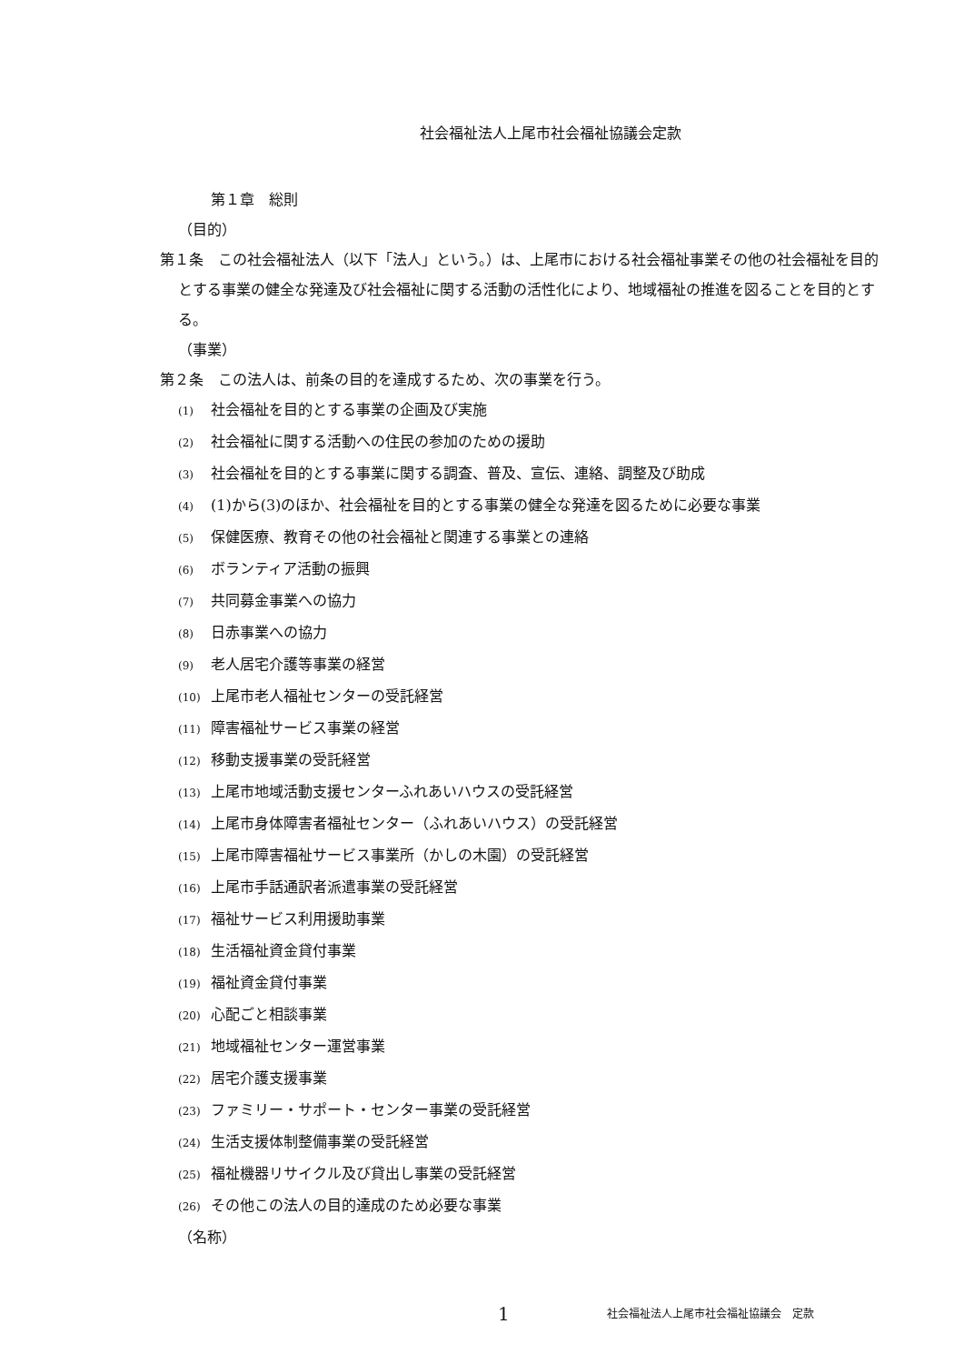社会福祉法人上尾市社会福祉協議会定款
第１章　総則
（目的）
第１条　この社会福祉法人（以下「法人」という。）は、上尾市における社会福祉事業その他の社会福祉を目的とする事業の健全な発達及び社会福祉に関する活動の活性化により、地域福祉の推進を図ることを目的とする。
（事業）
第２条　この法人は、前条の目的を達成するため、次の事業を行う。
(1) 社会福祉を目的とする事業の企画及び実施
(2) 社会福祉に関する活動への住民の参加のための援助
(3) 社会福祉を目的とする事業に関する調査、普及、宣伝、連絡、調整及び助成
(4) (1)から(3)のほか、社会福祉を目的とする事業の健全な発達を図るために必要な事業
(5) 保健医療、教育その他の社会福祉と関連する事業との連絡
(6) ボランティア活動の振興
(7) 共同募金事業への協力
(8) 日赤事業への協力
(9) 老人居宅介護等事業の経営
(10) 上尾市老人福祉センターの受託経営
(11) 障害福祉サービス事業の経営
(12) 移動支援事業の受託経営
(13) 上尾市地域活動支援センターふれあいハウスの受託経営
(14) 上尾市身体障害者福祉センター（ふれあいハウス）の受託経営
(15) 上尾市障害福祉サービス事業所（かしの木園）の受託経営
(16) 上尾市手話通訳者派遣事業の受託経営
(17) 福祉サービス利用援助事業
(18) 生活福祉資金貸付事業
(19) 福祉資金貸付事業
(20) 心配ごと相談事業
(21) 地域福祉センター運営事業
(22) 居宅介護支援事業
(23) ファミリー・サポート・センター事業の受託経営
(24) 生活支援体制整備事業の受託経営
(25) 福祉機器リサイクル及び貸出し事業の受託経営
(26) その他この法人の目的達成のため必要な事業
（名称）
1 社会福祉法人上尾市社会福祉協議会　定款